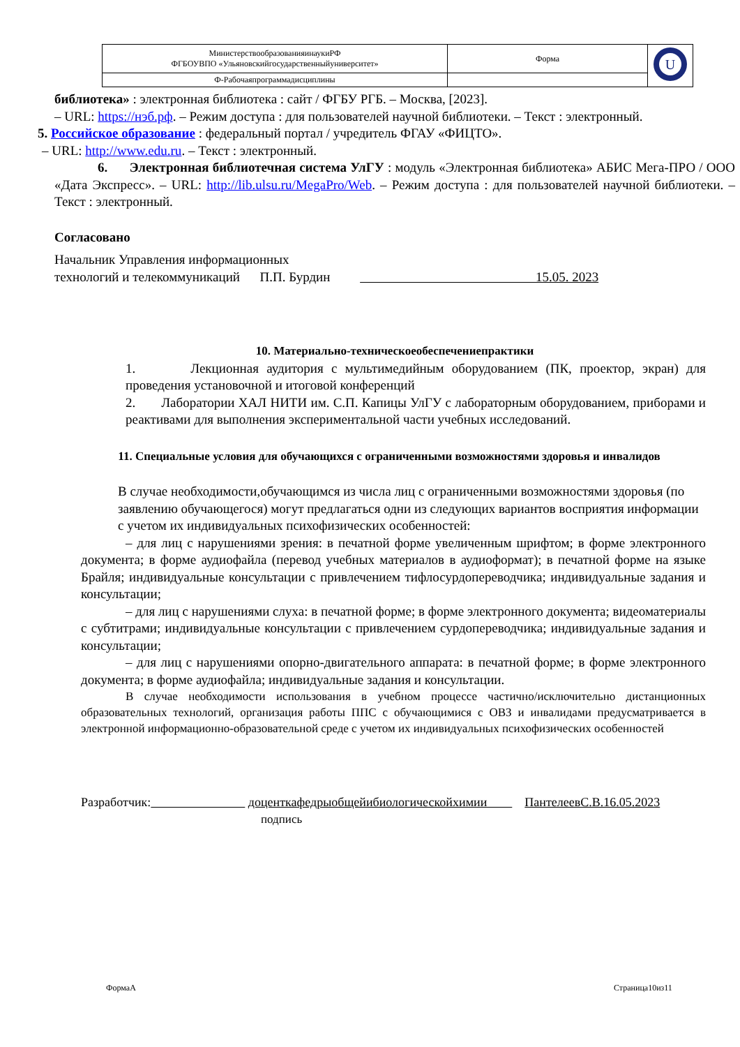| МинистерствообразованияинаукиРФ ФГБОУВПО «Ульяновскийгосударственныйуниверситет» | Форма | U |
| Ф-Рабочаяпрограммадисциплины | | |
библиотека» : электронная библиотека : сайт / ФГБУ РГБ. – Москва, [2023].
– URL: https://нэб.рф. – Режим доступа : для пользователей научной библиотеки. – Текст : электронный.
5. Российское образование : федеральный портал / учредитель ФГАУ «ФИЦТО».
– URL: http://www.edu.ru. – Текст : электронный.
6. Электронная библиотечная система УлГУ : модуль «Электронная библиотека» АБИС Мега-ПРО / ООО «Дата Экспресс». – URL: http://lib.ulsu.ru/MegaPro/Web. – Режим доступа : для пользователей научной библиотеки. –Текст : электронный.
Согласовано
Начальник Управления информационных
технологий и телекоммуникаций П.П. Бурдин 15.05. 2023
10. Материально-техническоеобеспечениепрактики
1. Лекционная аудитория с мультимедийным оборудованием (ПК, проектор, экран) для проведения установочной и итоговой конференций
2. Лаборатории ХАЛ НИТИ им. С.П. Капицы УлГУ с лабораторным оборудованием, приборами и реактивами для выполнения экспериментальной части учебных исследований.
11. Специальные условия для обучающихся с ограниченными возможностями здоровья и инвалидов
В случае необходимости,обучающимся из числа лиц с ограниченными возможностями здоровья (по заявлению обучающегося) могут предлагаться одни из следующих вариантов восприятия информации с учетом их индивидуальных психофизических особенностей:
– для лиц с нарушениями зрения: в печатной форме увеличенным шрифтом; в форме электронного документа; в форме аудиофайла (перевод учебных материалов в аудиоформат); в печатной форме на языке Брайля; индивидуальные консультации с привлечением тифлосурдопереводчика; индивидуальные задания и консультации;
– для лиц с нарушениями слуха: в печатной форме; в форме электронного документа; видеоматериалы с субтитрами; индивидуальные консультации с привлечением сурдопереводчика; индивидуальные задания и консультации;
– для лиц с нарушениями опорно-двигательного аппарата: в печатной форме; в форме электронного документа; в форме аудиофайла; индивидуальные задания и консультации.
В случае необходимости использования в учебном процессе частично/исключительно дистанционных образовательных технологий, организация работы ППС с обучающимися с ОВЗ и инвалидами предусматривается в электронной информационно-образовательной среде с учетом их индивидуальных психофизических особенностей
Разработчик: доценткафедрыобщейибиологическойхимии ПантелеевС.В.16.05.2023
подпись
ФормаА Страница10из11